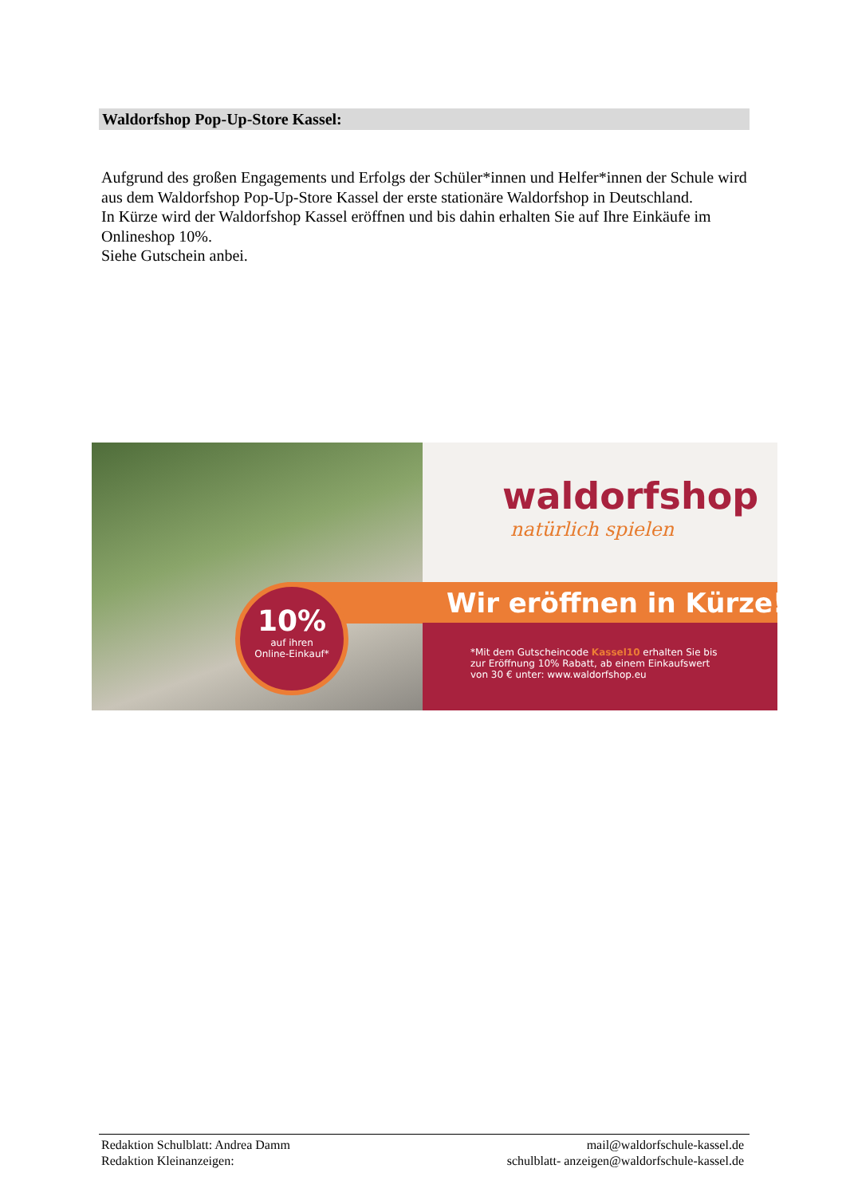Waldorfshop Pop-Up-Store Kassel:
Aufgrund des großen Engagements und Erfolgs der Schüler*innen und Helfer*innen der Schule wird aus dem Waldorfshop Pop-Up-Store Kassel der erste stationäre Waldorfshop in Deutschland.
In Kürze wird der Waldorfshop Kassel eröffnen und bis dahin erhalten Sie auf Ihre Einkäufe im Onlineshop 10%.
Siehe Gutschein anbei.
10%
auf ihren
Online-Einkauf*
waldorfshop
natürlich spielen
Wir eröffnen in Kürze!
*Mit dem Gutscheincode Kassel10 erhalten Sie bis
zur Eröffnung 10% Rabatt, ab einem Einkaufswert
von 30 € unter: www.waldorfshop.eu
Redaktion Schulblatt: Andrea Damm
Redaktion Kleinanzeigen:
mail@waldorfschule-kassel.de
schulblatt- anzeigen@waldorfschule-kassel.de